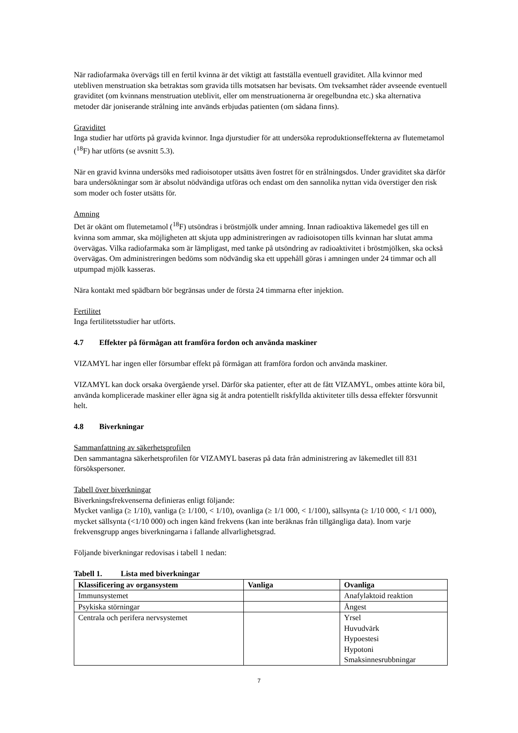När radiofarmaka övervägs till en fertil kvinna är det viktigt att fastställa eventuell graviditet. Alla kvinnor med utebliven menstruation ska betraktas som gravida tills motsatsen har bevisats. Om tveksamhet råder avseende eventuell graviditet (om kvinnans menstruation uteblivit, eller om menstruationerna är oregelbundna etc.) ska alternativa metoder där joniserande strålning inte används erbjudas patienten (om sådana finns).
Graviditet
Inga studier har utförts på gravida kvinnor. Inga djurstudier för att undersöka reproduktionseffekterna av flutemetamol (<sup>18</sup>F) har utförts (se avsnitt 5.3).
När en gravid kvinna undersöks med radioisotoper utsätts även fostret för en strålningsdos. Under graviditet ska därför bara undersökningar som är absolut nödvändiga utföras och endast om den sannolika nyttan vida överstiger den risk som moder och foster utsätts för.
Amning
Det är okänt om flutemetamol (<sup>18</sup>F) utsöndras i bröstmjölk under amning. Innan radioaktiva läkemedel ges till en kvinna som ammar, ska möjligheten att skjuta upp administreringen av radioisotopen tills kvinnan har slutat amma övervägas. Vilka radiofarmaka som är lämpligast, med tanke på utsöndring av radioaktivitet i bröstmjölken, ska också övervägas. Om administreringen bedöms som nödvändig ska ett uppehåll göras i amningen under 24 timmar och all utpumpad mjölk kasseras.
Nära kontakt med spädbarn bör begränsas under de första 24 timmarna efter injektion.
Fertilitet
Inga fertilitetsstudier har utförts.
4.7 Effekter på förmågan att framföra fordon och använda maskiner
VIZAMYL har ingen eller försumbar effekt på förmågan att framföra fordon och använda maskiner.
VIZAMYL kan dock orsaka övergående yrsel. Därför ska patienter, efter att de fått VIZAMYL, ombes attinte köra bil, använda komplicerade maskiner eller ägna sig åt andra potentiellt riskfyllda aktiviteter tills dessa effekter försvunnit helt.
4.8 Biverkningar
Sammanfattning av säkerhetsprofilen
Den sammantagna säkerhetsprofilen för VIZAMYL baseras på data från administrering av läkemedlet till 831 försökspersoner.
Tabell över biverkningar
Biverkningsfrekvenserna definieras enligt följande:
Mycket vanliga (≥ 1/10), vanliga (≥ 1/100, < 1/10), ovanliga (≥ 1/1 000, < 1/100), sällsynta (≥ 1/10 000, < 1/1 000), mycket sällsynta (<1/10 000) och ingen känd frekvens (kan inte beräknas från tillgängliga data). Inom varje frekvensgrupp anges biverkningarna i fallande allvarlighetsgrad.
Följande biverkningar redovisas i tabell 1 nedan:
Tabell 1. Lista med biverkningar
| Klassificering av organsystem | Vanliga | Ovanliga |
| --- | --- | --- |
| Immunsystemet | | Anafylaktoid reaktion |
| Psykiska störningar | | Ångest |
| Centrala och perifera nervsystemet | | Yrsel Huvudvärk Hypoestesi Hypotoni Smaksinnesrubbningar |
7